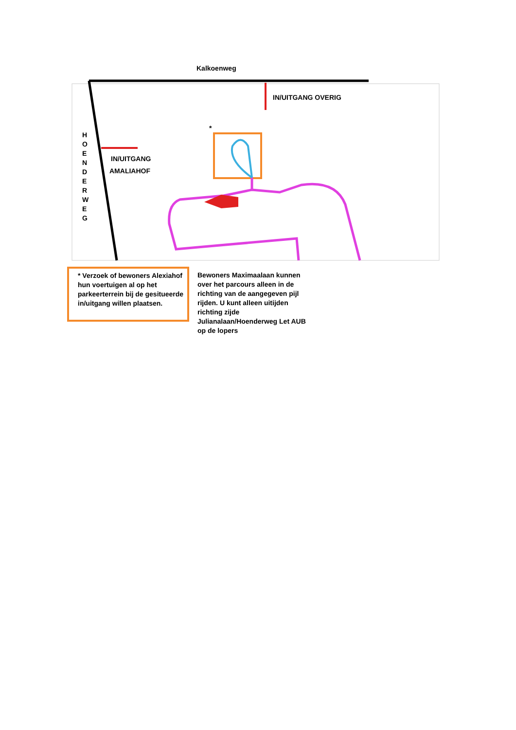Kalkoenweg
IN/UITGANG OVERIG
IN/UITGANG
AMALIAHOF
*
H O E N D E R W E G
* Verzoek of bewoners Alexiahof hun voertuigen al op het parkeerterrein bij de gesitueerde in/uitgang willen plaatsen.
Bewoners Maximaalaan kunnen over het parcours alleen in de richting van de aangegeven pijl rijden. U kunt alleen uitijden richting zijde Julianalaan/Hoenderweg Let AUB op de lopers